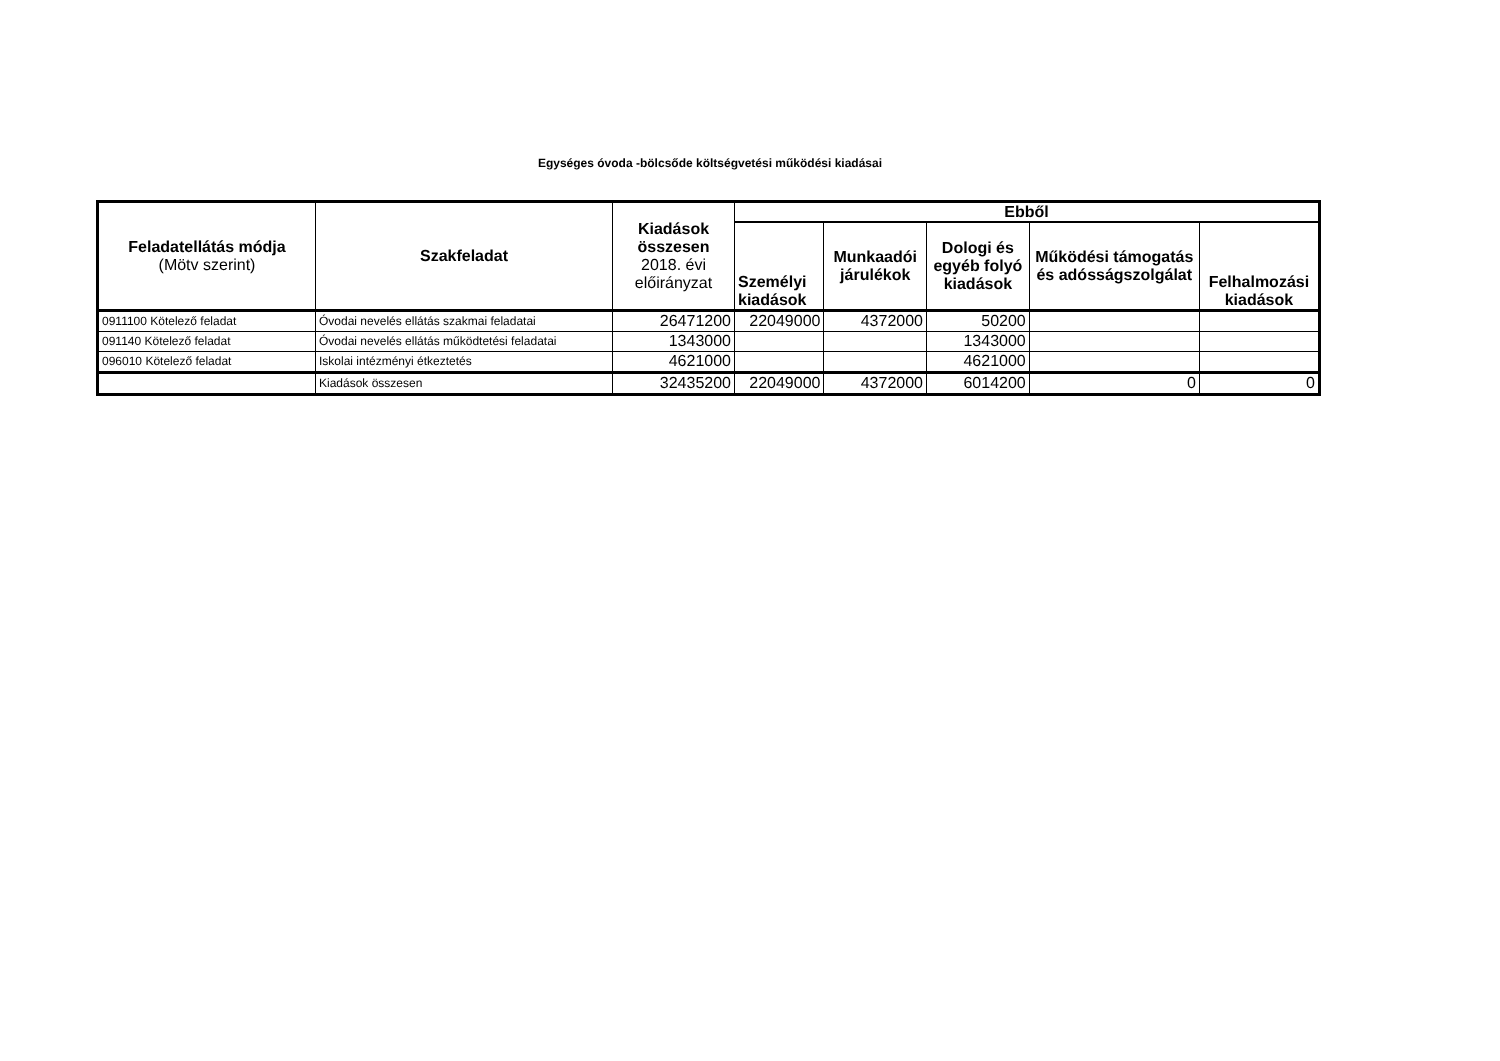Egységes óvoda -bölcsőde költségvetési működési kiadásai
| Feladatellátás módja (Mötv szerint) | Szakfeladat | Kiadások összesen 2018. évi előirányzat | Ebből | | | | |
| --- | --- | --- | --- | --- | --- | --- | --- |
| | | | Személyi kiadások | Munkaadói járulékok | Dologi és egyéb folyó kiadások | Működési támogatás és adósságszolgálat | Felhalmozási kiadások |
| 0911100 Kötelező feladat | Óvodai nevelés ellátás szakmai feladatai | 26471200 | 22049000 | 4372000 | 50200 | | |
| 091140 Kötelező feladat | Óvodai nevelés ellátás működtetési feladatai | 1343000 | | | 1343000 | | |
| 096010 Kötelező feladat | Iskolai intézményi étkeztetés | 4621000 | | | 4621000 | | |
| | Kiadások összesen | 32435200 | 22049000 | 4372000 | 6014200 | 0 | 0 |